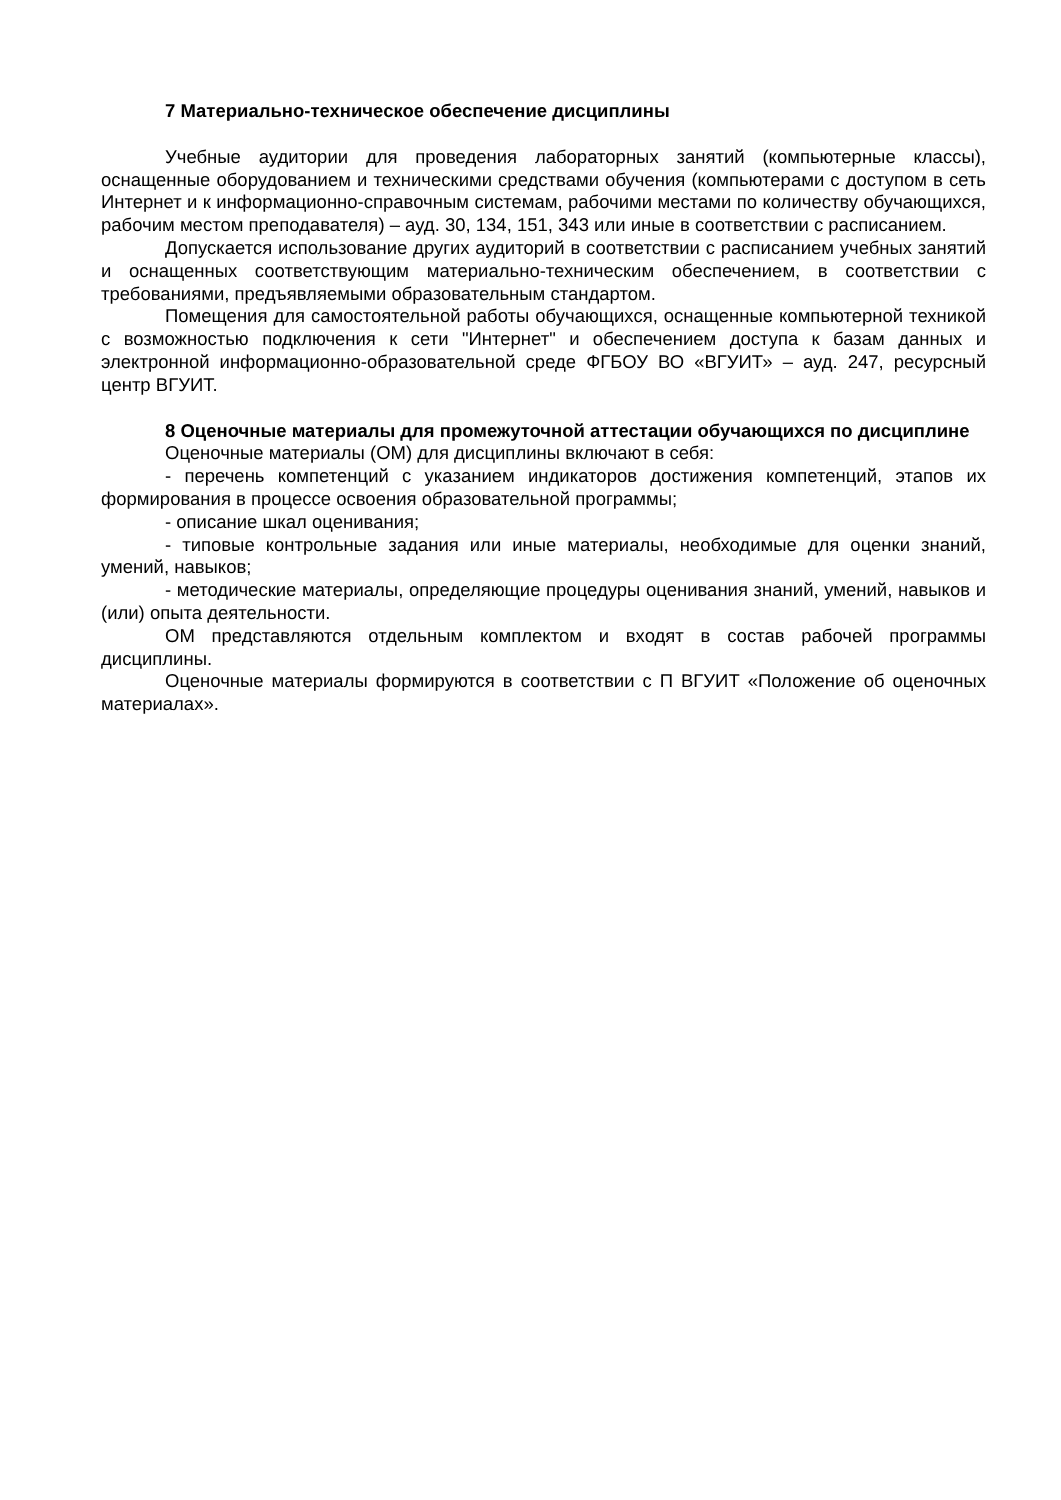7 Материально-техническое обеспечение дисциплины
Учебные аудитории для проведения лабораторных занятий (компьютерные классы), оснащенные оборудованием и техническими средствами обучения (компьютерами с доступом в сеть Интернет и к информационно-справочным системам, рабочими местами по количеству обучающихся, рабочим местом преподавателя) – ауд. 30, 134, 151, 343 или иные в соответствии с расписанием.
Допускается использование других аудиторий в соответствии с расписанием учебных занятий и оснащенных соответствующим материально-техническим обеспечением, в соответствии с требованиями, предъявляемыми образовательным стандартом.
Помещения для самостоятельной работы обучающихся, оснащенные компьютерной техникой с возможностью подключения к сети "Интернет" и обеспечением доступа к базам данных и электронной информационно-образовательной среде ФГБОУ ВО «ВГУИТ» – ауд. 247, ресурсный центр ВГУИТ.
8 Оценочные материалы для промежуточной аттестации обучающихся по дисциплине
Оценочные материалы (ОМ) для дисциплины включают в себя:
- перечень компетенций с указанием индикаторов достижения компетенций, этапов их формирования в процессе освоения образовательной программы;
- описание шкал оценивания;
- типовые контрольные задания или иные материалы, необходимые для оценки знаний, умений, навыков;
- методические материалы, определяющие процедуры оценивания знаний, умений, навыков и (или) опыта деятельности.
ОМ представляются отдельным комплектом и входят в состав рабочей программы дисциплины.
Оценочные материалы формируются в соответствии с П ВГУИТ «Положение об оценочных материалах».